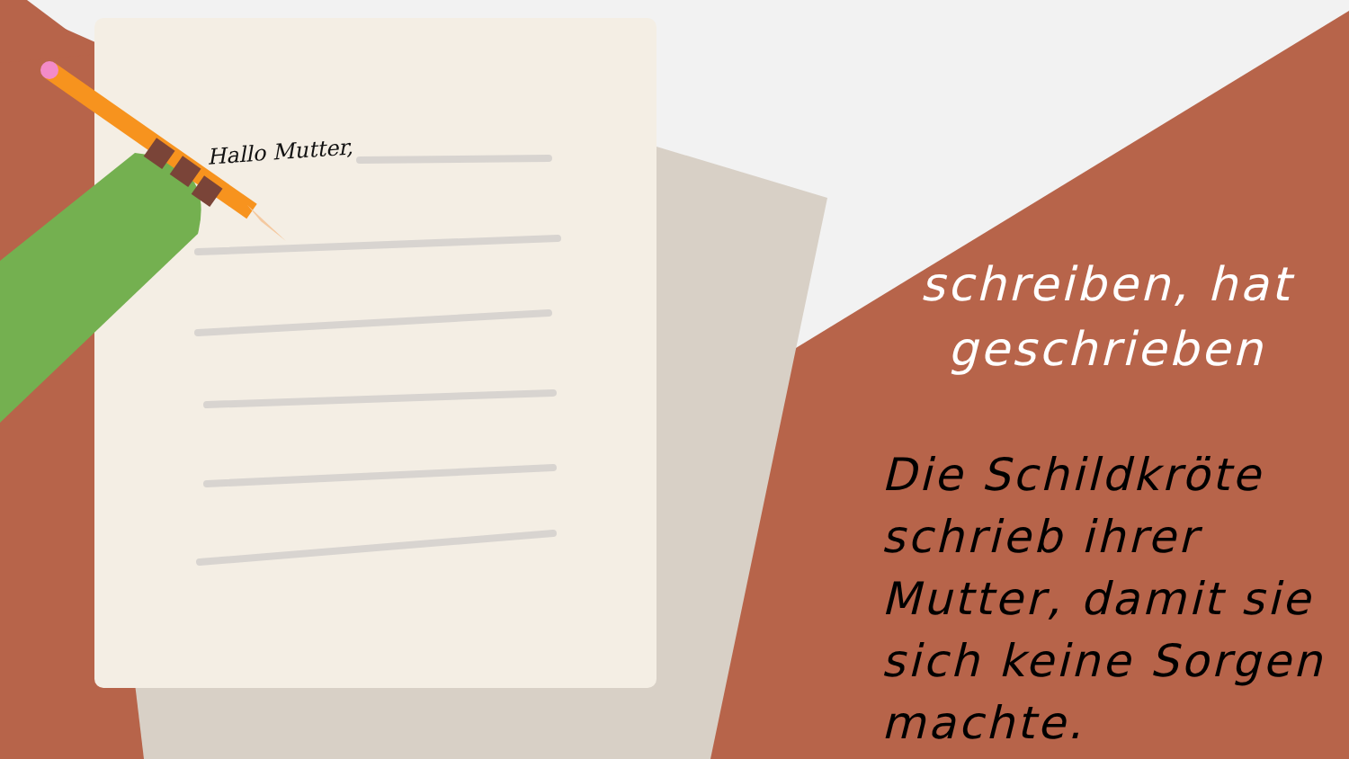Hallo Mutter,
schreiben, hat geschrieben
Die Schildkröte schrieb ihrer Mutter, damit sie sich keine Sorgen machte.